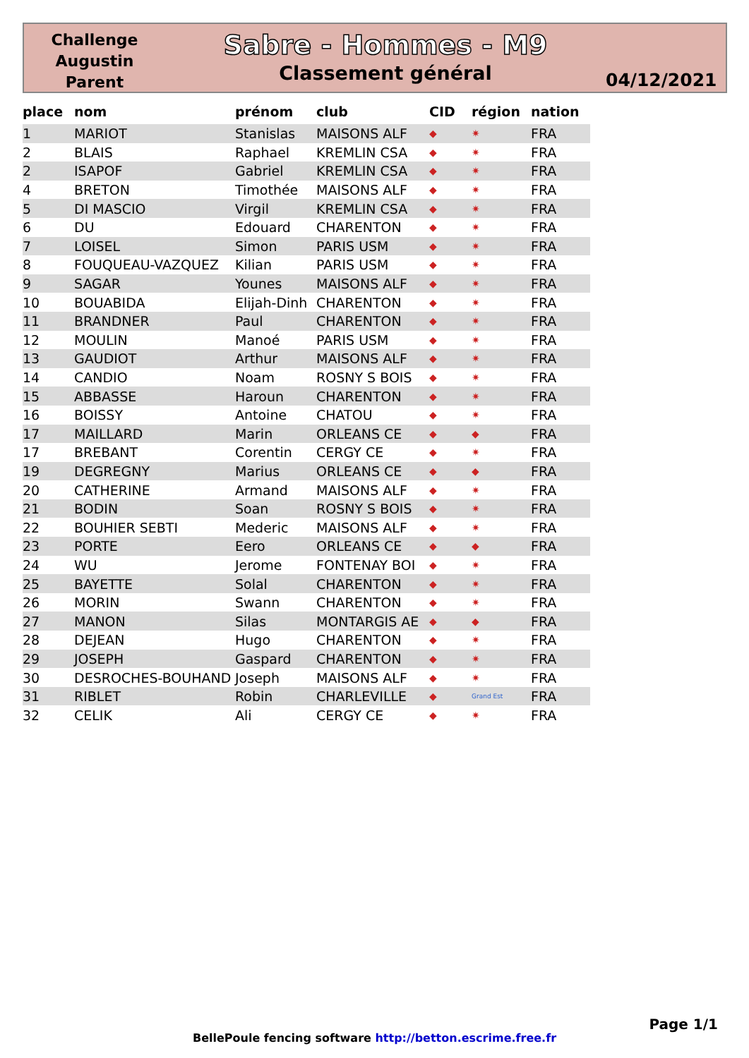Challenge
Augustin
Parent
Sabre - Hommes - M9
Classement général
04/12/2021
| place | nom | prénom | club | CID | région | nation |
| --- | --- | --- | --- | --- | --- | --- |
| 1 | MARIOT | Stanislas | MAISONS ALF | ◆ | ✷ | FRA |
| 2 | BLAIS | Raphael | KREMLIN CSA | ◆ | ✷ | FRA |
| 2 | ISAPOF | Gabriel | KREMLIN CSA | ◆ | ✷ | FRA |
| 4 | BRETON | Timothée | MAISONS ALF | ◆ | ✷ | FRA |
| 5 | DI MASCIO | Virgil | KREMLIN CSA | ◆ | ✷ | FRA |
| 6 | DU | Edouard | CHARENTON | ◆ | ✷ | FRA |
| 7 | LOISEL | Simon | PARIS USM | ◆ | ✷ | FRA |
| 8 | FOUQUEAU-VAZQUEZ | Kilian | PARIS USM | ◆ | ✷ | FRA |
| 9 | SAGAR | Younes | MAISONS ALF | ◆ | ✷ | FRA |
| 10 | BOUABIDA | Elijah-Dinh | CHARENTON | ◆ | ✷ | FRA |
| 11 | BRANDNER | Paul | CHARENTON | ◆ | ✷ | FRA |
| 12 | MOULIN | Manoé | PARIS USM | ◆ | ✷ | FRA |
| 13 | GAUDIOT | Arthur | MAISONS ALF | ◆ | ✷ | FRA |
| 14 | CANDIO | Noam | ROSNY S BOIS | ◆ | ✷ | FRA |
| 15 | ABBASSE | Haroun | CHARENTON | ◆ | ✷ | FRA |
| 16 | BOISSY | Antoine | CHATOU | ◆ | ✷ | FRA |
| 17 | MAILLARD | Marin | ORLEANS CE | ◆ | ◆ | FRA |
| 17 | BREBANT | Corentin | CERGY CE | ◆ | ✷ | FRA |
| 19 | DEGREGNY | Marius | ORLEANS CE | ◆ | ◆ | FRA |
| 20 | CATHERINE | Armand | MAISONS ALF | ◆ | ✷ | FRA |
| 21 | BODIN | Soan | ROSNY S BOIS | ◆ | ✷ | FRA |
| 22 | BOUHIER SEBTI | Mederic | MAISONS ALF | ◆ | ✷ | FRA |
| 23 | PORTE | Eero | ORLEANS CE | ◆ | ◆ | FRA |
| 24 | WU | Jerome | FONTENAY BOI | ◆ | ✷ | FRA |
| 25 | BAYETTE | Solal | CHARENTON | ◆ | ✷ | FRA |
| 26 | MORIN | Swann | CHARENTON | ◆ | ✷ | FRA |
| 27 | MANON | Silas | MONTARGIS AE | ◆ | ◆ | FRA |
| 28 | DEJEAN | Hugo | CHARENTON | ◆ | ✷ | FRA |
| 29 | JOSEPH | Gaspard | CHARENTON | ◆ | ✷ | FRA |
| 30 | DESROCHES-BOUHAND | Joseph | MAISONS ALF | ◆ | ✷ | FRA |
| 31 | RIBLET | Robin | CHARLEVILLE | ◆ | Grand Est | FRA |
| 32 | CELIK | Ali | CERGY CE | ◆ | ✷ | FRA |
Page 1/1
BellePoule fencing software http://betton.escrime.free.fr